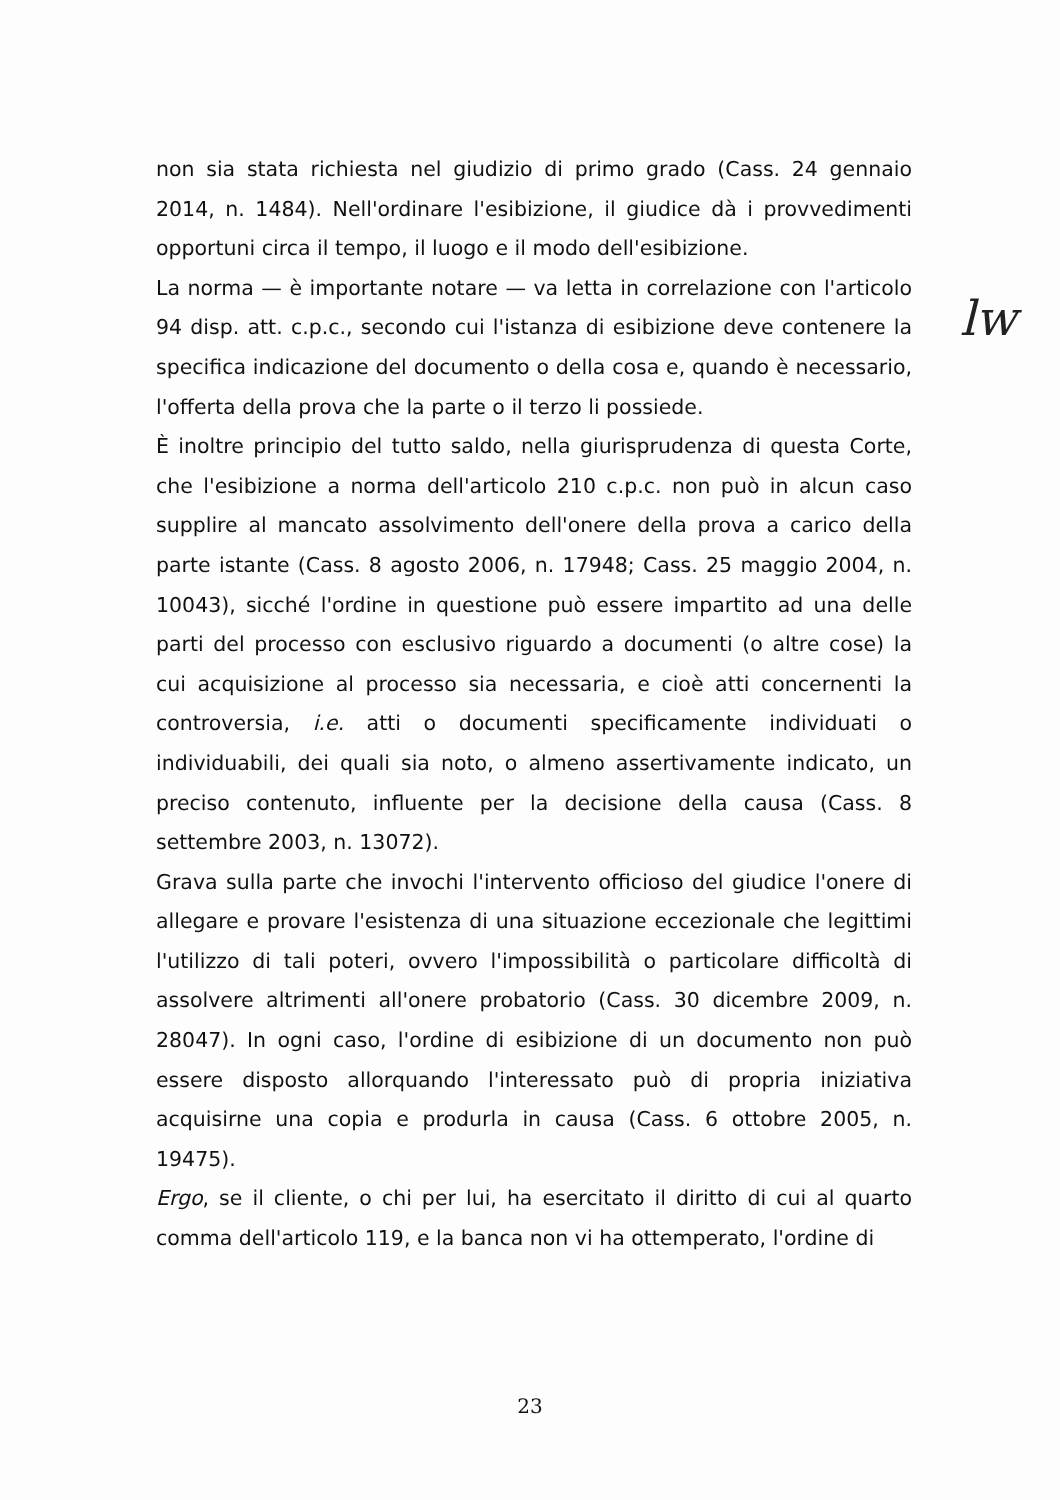non sia stata richiesta nel giudizio di primo grado (Cass. 24 gennaio 2014, n. 1484). Nell'ordinare l'esibizione, il giudice dà i provvedimenti opportuni circa il tempo, il luogo e il modo dell'esibizione.
La norma — è importante notare — va letta in correlazione con l'articolo 94 disp. att. c.p.c., secondo cui l'istanza di esibizione deve contenere la specifica indicazione del documento o della cosa e, quando è necessario, l'offerta della prova che la parte o il terzo li possiede.
È inoltre principio del tutto saldo, nella giurisprudenza di questa Corte, che l'esibizione a norma dell'articolo 210 c.p.c. non può in alcun caso supplire al mancato assolvimento dell'onere della prova a carico della parte istante (Cass. 8 agosto 2006, n. 17948; Cass. 25 maggio 2004, n. 10043), sicché l'ordine in questione può essere impartito ad una delle parti del processo con esclusivo riguardo a documenti (o altre cose) la cui acquisizione al processo sia necessaria, e cioè atti concernenti la controversia, i.e. atti o documenti specificamente individuati o individuabili, dei quali sia noto, o almeno assertivamente indicato, un preciso contenuto, influente per la decisione della causa (Cass. 8 settembre 2003, n. 13072).
Grava sulla parte che invochi l'intervento officioso del giudice l'onere di allegare e provare l'esistenza di una situazione eccezionale che legittimi l'utilizzo di tali poteri, ovvero l'impossibilità o particolare difficoltà di assolvere altrimenti all'onere probatorio (Cass. 30 dicembre 2009, n. 28047). In ogni caso, l'ordine di esibizione di un documento non può essere disposto allorquando l'interessato può di propria iniziativa acquisirne una copia e produrla in causa (Cass. 6 ottobre 2005, n. 19475).
Ergo, se il cliente, o chi per lui, ha esercitato il diritto di cui al quarto comma dell'articolo 119, e la banca non vi ha ottemperato, l'ordine di
lw
23